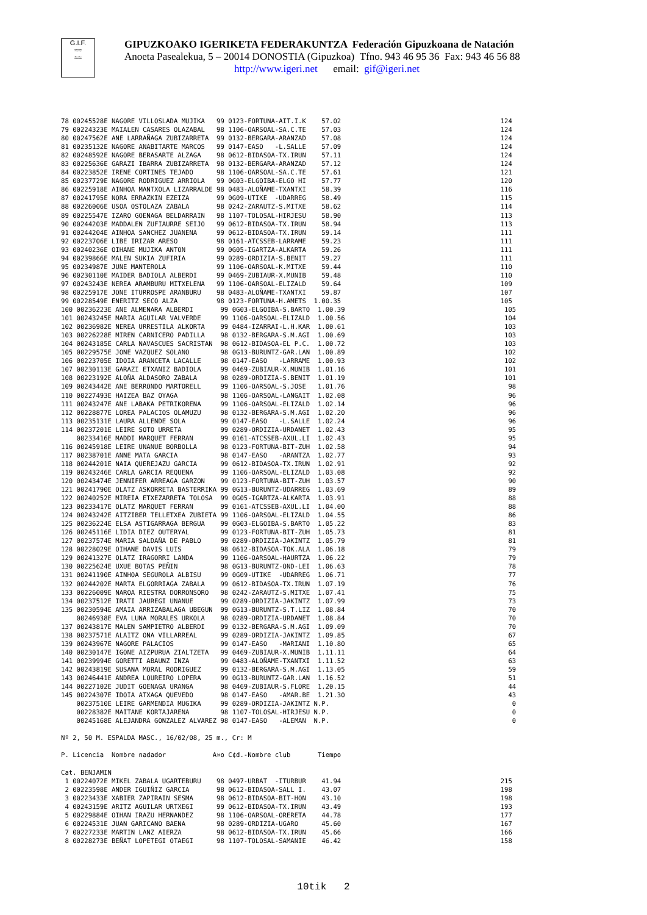G.I.F.
≈≈
≈≈
GIPUZKOAKO IGERIKETA FEDERAKUNTZA Federación Gipuzkoana de Natación
Anoeta Pasealekua, 5 – 20014 DONOSTIA (Gipuzkoa) Tfno. 943 46 95 36 Fax: 943 46 56 88
http://www.igeri.net email: gif@igeri.net
78 00245528E NAGORE VILLOSLADA MUJIKA   99 0123-FORTUNA-AIT.I.K    57.02                                         124
79 00224323E MAIALEN CASARES OLAZABAL   98 1106-OARSOAL-SA.C.TE    57.03                                         124
80 00247562E ANE LARRAÑAGA ZUBIZARRETA  99 0132-BERGARA-ARANZAD    57.08                                         124
81 00235132E NAGORE ANABITARTE MARCOS   99 0147-EASO   -L.SALLE    57.09                                         124
82 00248592E NAGORE BERASARTE ALZAGA    98 0612-BIDASOA-TX.IRUN    57.11                                         124
83 00225636E GARAZI IBARRA ZUBIZARRETA  98 0132-BERGARA-ARANZAD    57.12                                         124
84 00223852E IRENE CORTINES TEJADO      98 1106-OARSOAL-SA.C.TE    57.61                                         121
85 00237729E NAGORE RODRIGUEZ ARRIOLA   99 0G03-ELGOIBA-ELGO HI    57.77                                         120
86 00225918E AINHOA MANTXOLA LIZARRALDE 98 0483-ALOÑAME-TXANTXI    58.39                                         116
87 00241795E NORA ERRAZKIN EZEIZA       99 0G09-UTIKE  -UDARREG    58.49                                         115
88 00226006E USOA OSTOLAZA ZABALA       98 0242-ZARAUTZ-S.MITXE    58.62                                         114
89 00225547E IZARO GOENAGA BELDARRAIN   98 1107-TOLOSAL-HIRJESU    58.90                                         113
90 00244203E MADDALEN ZUFIAURRE SEIJO   99 0612-BIDASOA-TX.IRUN    58.94                                         113
91 00244204E AINHOA SANCHEZ JUANENA     99 0612-BIDASOA-TX.IRUN    59.14                                         111
92 00223706E LIBE IRIZAR ARESO          98 0161-ATCSSEB-LARRAME    59.23                                         111
93 00240236E OIHANE MUJIKA ANTON        99 0G05-IGARTZA-ALKARTA    59.26                                         111
94 00239866E MALEN SUKIA ZUFIRIA        99 0289-ORDIZIA-S.BENIT    59.27                                         111
95 00234987E JUNE MANTEROLA             99 1106-OARSOAL-K.MITXE    59.44                                         110
96 00230110E MAIDER BADIOLA ALBERDI     99 0469-ZUBIAUR-X.MUNIB    59.48                                         110
97 00243243E NEREA ARAMBURU MITXELENA   99 1106-OARSOAL-ELIZALD    59.64                                         109
98 00225917E JONE ITURROSPE ARANBURU    98 0483-ALOÑAME-TXANTXI    59.87                                         107
99 00228549E ENERITZ SECO ALZA          98 0123-FORTUNA-H.AMETS  1.00.35                                         105
100 00236223E ANE ALMENARA ALBERDI       99 0G03-ELGOIBA-S.BARTO  1.00.39                                         105
101 00243245E MARIA AGUILAR VALVERDE     99 1106-OARSOAL-ELIZALD  1.00.56                                         104
102 00236982E NEREA URRESTILA ALKORTA    99 0484-IZARRAI-L.H.KAR  1.00.61                                         103
103 00226228E MIREN CARNICERO PADILLA    98 0132-BERGARA-S.M.AGI  1.00.69                                         103
104 00243185E CARLA NAVASCUES SACRISTAN  98 0612-BIDASOA-EL P.C.  1.00.72                                         103
105 00229575E JONE VAZQUEZ SOLANO        98 0G13-BURUNTZ-GAR.LAN  1.00.89                                         102
106 00223705E IDOIA ARANCETA LACALLE     98 0147-EASO   -LARRAME  1.00.93                                         102
107 00230113E GARAZI ETXANIZ BADIOLA     99 0469-ZUBIAUR-X.MUNIB  1.01.16                                         101
108 00223192E ALOÑA ALDASORO ZABALA      98 0289-ORDIZIA-S.BENIT  1.01.19                                         101
109 00243442E ANE BERRONDO MARTORELL     99 1106-OARSOAL-S.JOSE   1.01.76                                          98
110 00227493E HAIZEA BAZ OYAGA           98 1106-OARSOAL-LANGAIT  1.02.08                                          96
111 00243247E ANE LABAKA PETRIKORENA     99 1106-OARSOAL-ELIZALD  1.02.14                                          96
112 00228877E LOREA PALACIOS OLAMUZU     98 0132-BERGARA-S.M.AGI  1.02.20                                          96
113 00235131E LAURA ALLENDE SOLA         99 0147-EASO   -L.SALLE  1.02.24                                          96
114 00237201E LEIRE SOTO URRETA          99 0289-ORDIZIA-URDANET  1.02.43                                          95
    00233416E MADDI MARQUET FERRAN       99 0161-ATCSSEB-AXUL.LI  1.02.43                                          95
116 00245918E LEIRE UNANUE BORBOLLA      98 0123-FORTUNA-BIT-ZUH  1.02.58                                          94
117 00238701E ANNE MATA GARCIA           98 0147-EASO   -ARANTZA  1.02.77                                          93
118 00244201E NAIA QUEREJAZU GARCIA      99 0612-BIDASOA-TX.IRUN  1.02.91                                          92
119 00243246E CARLA GARCIA REQUENA       99 1106-OARSOAL-ELIZALD  1.03.08                                          92
120 00243474E JENNIFER ARREAGA GARZON    99 0123-FORTUNA-BIT-ZUH  1.03.57                                          90
121 00241790E OLATZ ASKORRETA BASTERRIKA 99 0G13-BURUNTZ-UDARREG  1.03.69                                          89
122 00240252E MIREIA ETXEZARRETA TOLOSA  99 0G05-IGARTZA-ALKARTA  1.03.91                                          88
123 00233417E OLATZ MARQUET FERRAN       99 0161-ATCSSEB-AXUL.LI  1.04.00                                          88
124 00243242E AITZIBER TELLETXEA ZUBIETA 99 1106-OARSOAL-ELIZALD  1.04.55                                          86
125 00236224E ELSA ASTIGARRAGA BERGUA    99 0G03-ELGOIBA-S.BARTO  1.05.22                                          83
126 00245116E LIDIA DIEZ OUTERYAL        99 0123-FORTUNA-BIT-ZUH  1.05.73                                          81
127 00237574E MARIA SALDAÑA DE PABLO     99 0289-ORDIZIA-JAKINTZ  1.05.79                                          81
128 00228029E OIHANE DAVIS LUIS          98 0612-BIDASOA-TOK.ALA  1.06.18                                          79
129 00241327E OLATZ IRAGORRI LANDA       99 1106-OARSOAL-HAURTZA  1.06.22                                          79
130 00225624E UXUE BOTAS PEÑIN           98 0G13-BURUNTZ-OND-LEI  1.06.63                                          78
131 00241190E AINHOA SEGUROLA ALBISU     99 0G09-UTIKE  -UDARREG  1.06.71                                          77
132 00244202E MARTA ELGORRIAGA ZABALA    99 0612-BIDASOA-TX.IRUN  1.07.19                                          76
133 00226009E NAROA RIESTRA DORRONSORO   98 0242-ZARAUTZ-S.MITXE  1.07.41                                          75
134 00237512E IRATI JAUREGI UNANUE       99 0289-ORDIZIA-JAKINTZ  1.07.99                                          73
135 00230594E AMAIA ARRIZABALAGA UBEGUN  99 0G13-BURUNTZ-S.T.LIZ  1.08.84                                          70
    00246938E EVA LUNA MORALES URKOLA    98 0289-ORDIZIA-URDANET  1.08.84                                          70
137 00243817E MALEN SAMPIETRO ALBERDI    99 0132-BERGARA-S.M.AGI  1.09.09                                          70
138 00237571E ALAITZ ONA VILLARREAL      99 0289-ORDIZIA-JAKINTZ  1.09.85                                          67
139 00243967E NAGORE PALACIOS            99 0147-EASO   -MARIANI  1.10.80                                          65
140 00230147E IGONE AIZPURUA ZIALTZETA   99 0469-ZUBIAUR-X.MUNIB  1.11.11                                          64
141 00239994E GORETTI ABAUNZ INZA        99 0483-ALOÑAME-TXANTXI  1.11.52                                          63
142 00243819E SUSANA MORAL RODRIGUEZ     99 0132-BERGARA-S.M.AGI  1.13.05                                          59
143 00246441E ANDREA LOUREIRO LOPERA     99 0G13-BURUNTZ-GAR.LAN  1.16.52                                          51
144 00227102E JUDIT GOENAGA URANGA       98 0469-ZUBIAUR-S.FLORE  1.20.15                                          44
145 00224307E IDOIA ATXAGA QUEVEDO       98 0147-EASO   -AMAR.BE  1.21.30                                          43
    00237510E LEIRE GARMENDIA MUGIKA     99 0289-ORDIZIA-JAKINTZ N.P.                                               0
    00228382E MAITANE KORTAJARENA        98 1107-TOLOSAL-HIRJESU N.P.                                               0
    00245168E ALEJANDRA GONZALEZ ALVAREZ 98 0147-EASO   -ALEMAN  N.P.                                               0

Nº 2, 50 M. ESPALDA MASC., 16/02/08, 25 m., Cr: M

P. Licencia  Nombre nadador            A¤o C¢d.-Nombre club       Tiempo

Cat. BENJAMIN
 1 00224072E MIKEL ZABALA UGARTEBURU    98 0497-URBAT  -ITURBUR    41.94                                         215
 2 00223598E ANDER IGUIÑIZ GARCIA       98 0612-BIDASOA-SALL I.    43.07                                         198
 3 00223433E XABIER ZAPIRAIN SESMA      98 0612-BIDASOA-BIT-HON    43.10                                         198
 4 00243159E ARITZ AGUILAR URTXEGI      99 0612-BIDASOA-TX.IRUN    43.49                                         193
 5 00229884E OIHAN IRAZU HERNANDEZ      98 1106-OARSOAL-ORERETA    44.78                                         177
 6 00224531E JUAN GARICANO BAENA        98 0289-ORDIZIA-UGARO      45.60                                         167
 7 00227233E MARTIN LANZ AIERZA         98 0612-BIDASOA-TX.IRUN    45.66                                         166
 8 00228273E BEÑAT LOPETEGI OTAEGI      98 1107-TOLOSAL-SAMANIE    46.42                                         158
10tik 2